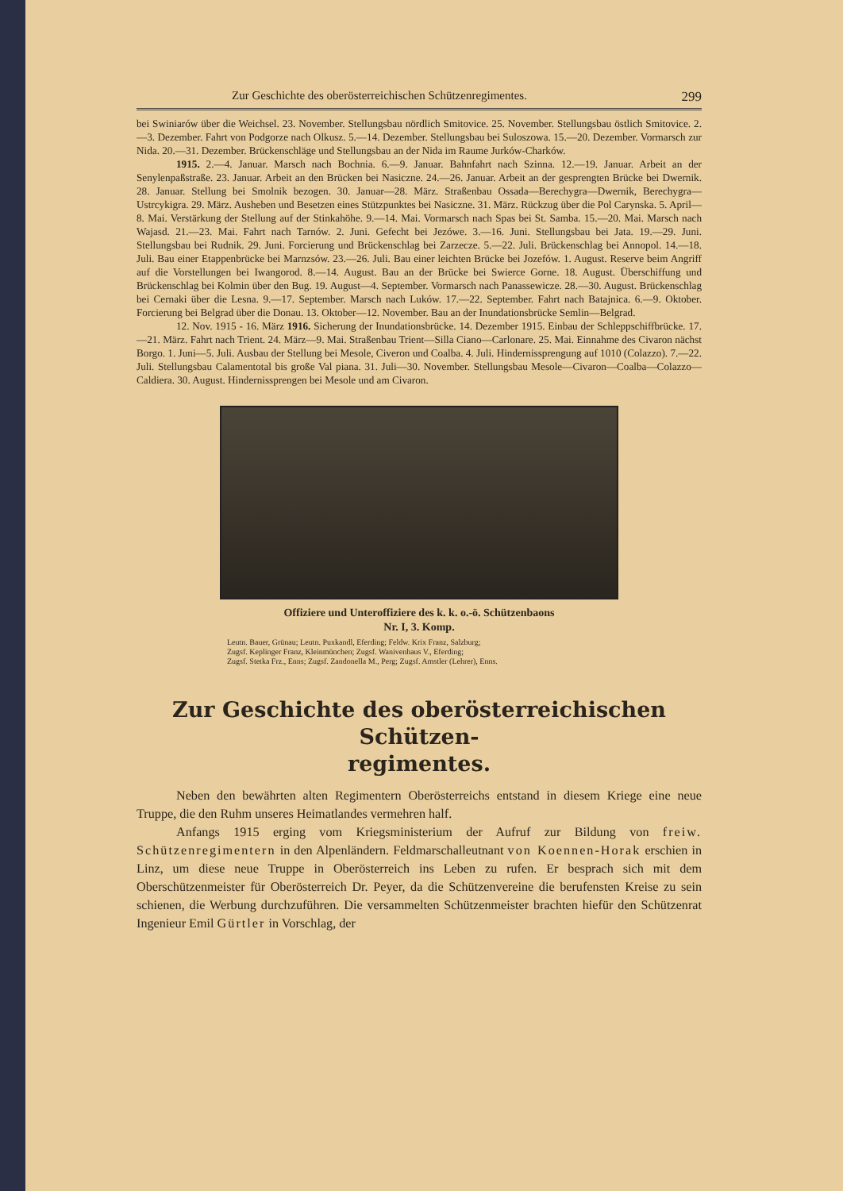Zur Geschichte des oberösterreichischen Schützenregimentes. 299
bei Swiniarów über die Weichsel. 23. November. Stellungsbau nördlich Smitovice. 25. November. Stellungsbau östlich Smitovice. 2.—3. Dezember. Fahrt von Podgorze nach Olkusz. 5.—14. Dezember. Stellungsbau bei Suloszowa. 15.—20. Dezember. Vormarsch zur Nida. 20.—31. Dezember. Brückenschläge und Stellungsbau an der Nida im Raume Jurków-Charków.
1915. 2.—4. Januar. Marsch nach Bochnia. 6.—9. Januar. Bahnfahrt nach Szinna. 12.—19. Januar. Arbeit an der Senylenpaßstraße. 23. Januar. Arbeit an den Brücken bei Nasiczne. 24.—26. Januar. Arbeit an der gesprengten Brücke bei Dwernik. 28. Januar. Stellung bei Smolnik bezogen. 30. Januar—28. März. Straßenbau Ossada—Berechygra—Dwernik, Berechygra—Ustrcykigra. 29. März. Ausheben und Besetzen eines Stützpunktes bei Nasiczne. 31. März. Rückzug über die Pol Carynska. 5. April—8. Mai. Verstärkung der Stellung auf der Stinkahöhe. 9.—14. Mai. Vormarsch nach Spas bei St. Samba. 15.—20. Mai. Marsch nach Wajasd. 21.—23. Mai. Fahrt nach Tarnów. 2. Juni. Gefecht bei Jezówe. 3.—16. Juni. Stellungsbau bei Jata. 19.—29. Juni. Stellungsbau bei Rudnik. 29. Juni. Forcierung und Brückenschlag bei Zarzecze. 5.—22. Juli. Brückenschlag bei Annopol. 14.—18. Juli. Bau einer Etappenbrücke bei Marnzsów. 23.—26. Juli. Bau einer leichten Brücke bei Jozefów. 1. August. Reserve beim Angriff auf die Vorstellungen bei Iwangorod. 8.—14. August. Bau an der Brücke bei Swierce Gorne. 18. August. Überschiffung und Brückenschlag bei Kolmin über den Bug. 19. August—4. September. Vormarsch nach Panassewicze. 28.—30. August. Brückenschlag bei Cernaki über die Lesna. 9.—17. September. Marsch nach Luków. 17.—22. September. Fahrt nach Batajnica. 6.—9. Oktober. Forcierung bei Belgrad über die Donau. 13. Oktober—12. November. Bau an der Inundationsbrücke Semlin—Belgrad.
12. Nov. 1915 - 16. März 1916. Sicherung der Inundationsbrücke. 14. Dezember 1915. Einbau der Schleppschiffbrücke. 17.—21. März. Fahrt nach Trient. 24. März—9. Mai. Straßenbau Trient—Silla Ciano—Carlonare. 25. Mai. Einnahme des Civaron nächst Borgo. 1. Juni—5. Juli. Ausbau der Stellung bei Mesole, Civeron und Coalba. 4. Juli. Hindernissprengung auf 1010 (Colazzo). 7.—22. Juli. Stellungsbau Calamentotal bis große Val piana. 31. Juli—30. November. Stellungsbau Mesole—Civaron—Coalba—Colazzo—Caldiera. 30. August. Hindernissprengen bei Mesole und am Civaron.
Offiziere und Unteroffiziere des k. k. o.-ö. Schützenbaons
Nr. I, 3. Komp.
Leutn. Bauer, Grünau; Leutn. Puxkandl, Eferding; Feldw. Krix Franz, Salzburg;
Zugsf. Keplinger Franz, Kleinmünchen; Zugsf. Wanivenhaus V., Eferding;
Zugsf. Stetka Frz., Enns; Zugsf. Zandonella M., Perg; Zugsf. Amstler (Lehrer), Enns.
Zur Geschichte des oberösterreichischen Schützen-
regimentes.
Neben den bewährten alten Regimentern Oberösterreichs entstand in diesem Kriege eine neue Truppe, die den Ruhm unseres Heimatlandes vermehren half.
Anfangs 1915 erging vom Kriegsministerium der Aufruf zur Bildung von freiw. Schützenregimentern in den Alpenländern. Feldmarschalleutnant von Koennen-Horak erschien in Linz, um diese neue Truppe in Oberösterreich ins Leben zu rufen. Er besprach sich mit dem Oberschützenmeister für Oberösterreich Dr. Peyer, da die Schützenvereine die berufensten Kreise zu sein schienen, die Werbung durchzuführen. Die versammelten Schützenmeister brachten hiefür den Schützenrat Ingenieur Emil Gürtler in Vorschlag, der